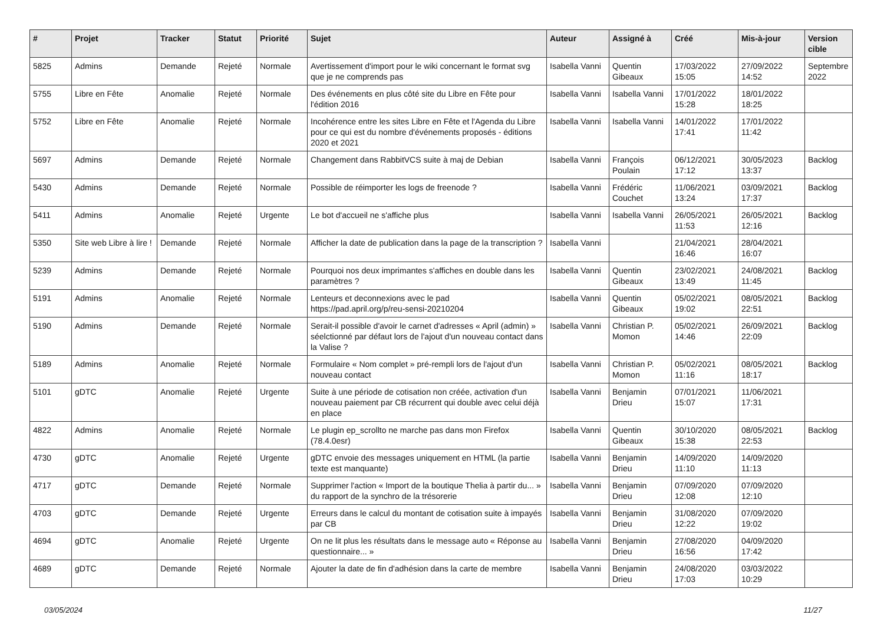| # | Projet | Tracker | Statut | Priorité | Sujet | Auteur | Assigné à | Créé | Mis-à-jour | Version cible |
| --- | --- | --- | --- | --- | --- | --- | --- | --- | --- | --- |
| 5825 | Admins | Demande | Rejeté | Normale | Avertissement d'import pour le wiki concernant le format svg que je ne comprends pas | Isabella Vanni | Quentin Gibeaux | 17/03/2022 15:05 | 27/09/2022 14:52 | Septembre 2022 |
| 5755 | Libre en Fête | Anomalie | Rejeté | Normale | Des événements en plus côté site du Libre en Fête pour l'édition 2016 | Isabella Vanni | Isabella Vanni | 17/01/2022 15:28 | 18/01/2022 18:25 | |
| 5752 | Libre en Fête | Anomalie | Rejeté | Normale | Incohérence entre les sites Libre en Fête et l'Agenda du Libre pour ce qui est du nombre d'événements proposés - éditions 2020 et 2021 | Isabella Vanni | Isabella Vanni | 14/01/2022 17:41 | 17/01/2022 11:42 | |
| 5697 | Admins | Demande | Rejeté | Normale | Changement dans RabbitVCS suite à maj de Debian | Isabella Vanni | François Poulain | 06/12/2021 17:12 | 30/05/2023 13:37 | Backlog |
| 5430 | Admins | Demande | Rejeté | Normale | Possible de réimporter les logs de freenode ? | Isabella Vanni | Frédéric Couchet | 11/06/2021 13:24 | 03/09/2021 17:37 | Backlog |
| 5411 | Admins | Anomalie | Rejeté | Urgente | Le bot d'accueil ne s'affiche plus | Isabella Vanni | Isabella Vanni | 26/05/2021 11:53 | 26/05/2021 12:16 | Backlog |
| 5350 | Site web Libre à lire ! | Demande | Rejeté | Normale | Afficher la date de publication dans la page de la transcription ? | Isabella Vanni | | 21/04/2021 16:46 | 28/04/2021 16:07 | |
| 5239 | Admins | Demande | Rejeté | Normale | Pourquoi nos deux imprimantes s'affiches en double dans les paramètres ? | Isabella Vanni | Quentin Gibeaux | 23/02/2021 13:49 | 24/08/2021 11:45 | Backlog |
| 5191 | Admins | Anomalie | Rejeté | Normale | Lenteurs et deconnexions avec le pad https://pad.april.org/p/reu-sensi-20210204 | Isabella Vanni | Quentin Gibeaux | 05/02/2021 19:02 | 08/05/2021 22:51 | Backlog |
| 5190 | Admins | Demande | Rejeté | Normale | Serait-il possible d'avoir le carnet d'adresses « April (admin) » séelctionné par défaut lors de l'ajout d'un nouveau contact dans la Valise ? | Isabella Vanni | Christian P. Momon | 05/02/2021 14:46 | 26/09/2021 22:09 | Backlog |
| 5189 | Admins | Anomalie | Rejeté | Normale | Formulaire « Nom complet » pré-rempli lors de l'ajout d'un nouveau contact | Isabella Vanni | Christian P. Momon | 05/02/2021 11:16 | 08/05/2021 18:17 | Backlog |
| 5101 | gDTC | Anomalie | Rejeté | Urgente | Suite à une période de cotisation non créée, activation d'un nouveau paiement par CB récurrent qui double avec celui déjà en place | Isabella Vanni | Benjamin Drieu | 07/01/2021 15:07 | 11/06/2021 17:31 | |
| 4822 | Admins | Anomalie | Rejeté | Normale | Le plugin ep_scrollto ne marche pas dans mon Firefox (78.4.0esr) | Isabella Vanni | Quentin Gibeaux | 30/10/2020 15:38 | 08/05/2021 22:53 | Backlog |
| 4730 | gDTC | Anomalie | Rejeté | Urgente | gDTC envoie des messages uniquement en HTML (la partie texte est manquante) | Isabella Vanni | Benjamin Drieu | 14/09/2020 11:10 | 14/09/2020 11:13 | |
| 4717 | gDTC | Demande | Rejeté | Normale | Supprimer l'action « Import de la boutique Thelia à partir du... » du rapport de la synchro de la trésorerie | Isabella Vanni | Benjamin Drieu | 07/09/2020 12:08 | 07/09/2020 12:10 | |
| 4703 | gDTC | Demande | Rejeté | Urgente | Erreurs dans le calcul du montant de cotisation suite à impayés par CB | Isabella Vanni | Benjamin Drieu | 31/08/2020 12:22 | 07/09/2020 19:02 | |
| 4694 | gDTC | Anomalie | Rejeté | Urgente | On ne lit plus les résultats dans le message auto « Réponse au questionnaire... » | Isabella Vanni | Benjamin Drieu | 27/08/2020 16:56 | 04/09/2020 17:42 | |
| 4689 | gDTC | Demande | Rejeté | Normale | Ajouter la date de fin d'adhésion dans la carte de membre | Isabella Vanni | Benjamin Drieu | 24/08/2020 17:03 | 03/03/2022 10:29 | |
03/05/2024 11/27